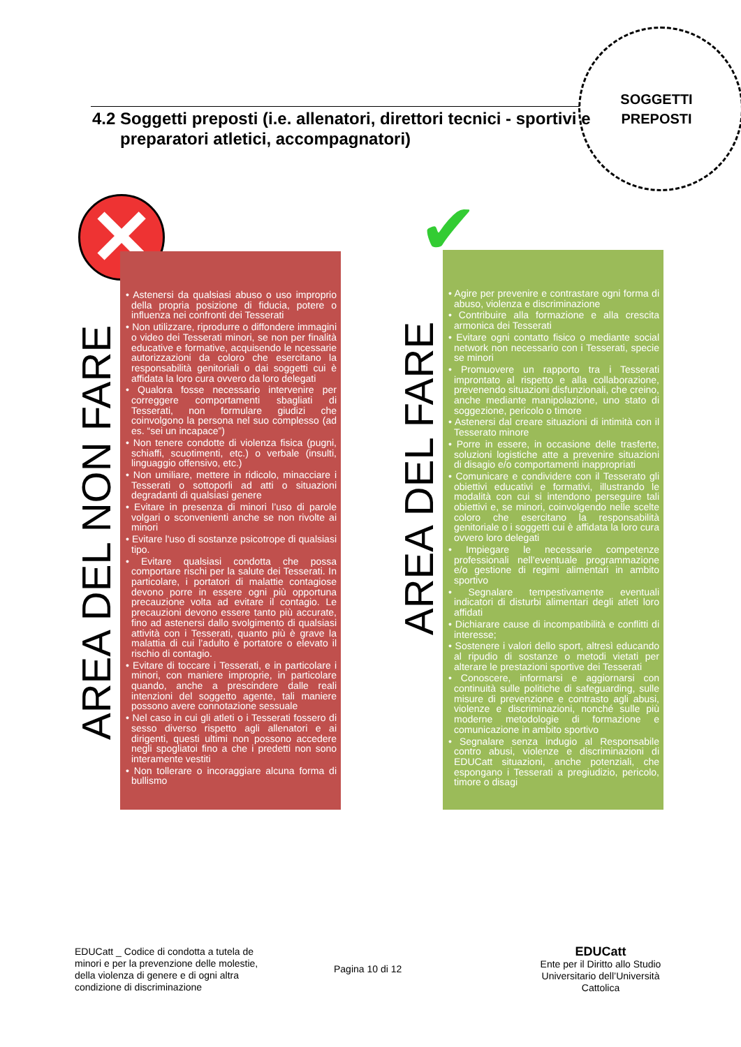SOGGETTI PREPOSTI
4.2 Soggetti preposti (i.e. allenatori, direttori tecnici - sportivi e preparatori atletici, accompagnatori)
✕ ✔
AREA DEL NON FARE
AREA DEL FARE
• Astenersi da qualsiasi abuso o uso improprio della propria posizione di fiducia, potere o influenza nei confronti dei Tesserati
• Non utilizzare, riprodurre o diffondere immagini o video dei Tesserati minori, se non per finalità educative e formative, acquisendo le ncessarie autorizzazioni da coloro che esercitano la responsabilità genitoriali o dai soggetti cui è affidata la loro cura ovvero da loro delegati
• Qualora fosse necessario intervenire per correggere comportamenti sbagliati di Tesserati, non formulare giudizi che coinvolgono la persona nel suo complesso (ad es. “sei un incapace”)
• Non tenere condotte di violenza fisica (pugni, schiaffi, scuotimenti, etc.) o verbale (insulti, linguaggio offensivo, etc.)
• Non umiliare, mettere in ridicolo, minacciare i Tesserati o sottoporli ad atti o situazioni degradanti di qualsiasi genere
• Evitare in presenza di minori l’uso di parole volgari o sconvenienti anche se non rivolte ai minori
• Evitare l'uso di sostanze psicotrope di qualsiasi tipo.
• Evitare qualsiasi condotta che possa comportare rischi per la salute dei Tesserati. In particolare, i portatori di malattie contagiose devono porre in essere ogni più opportuna precauzione volta ad evitare il contagio. Le precauzioni devono essere tanto più accurate, fino ad astenersi dallo svolgimento di qualsiasi attività con i Tesserati, quanto più è grave la malattia di cui l’adulto è portatore o elevato il rischio di contagio.
• Evitare di toccare i Tesserati, e in particolare i minori, con maniere improprie, in particolare quando, anche a prescindere dalle reali intenzioni del soggetto agente, tali maniere possono avere connotazione sessuale
• Nel caso in cui gli atleti o i Tesserati fossero di sesso diverso rispetto agli allenatori e ai dirigenti, questi ultimi non possono accedere negli spogliatoi fino a che i predetti non sono interamente vestiti
• Non tollerare o incoraggiare alcuna forma di bullismo
• Agire per prevenire e contrastare ogni forma di abuso, violenza e discriminazione
• Contribuire alla formazione e alla crescita armonica dei Tesserati
• Evitare ogni contatto fisico o mediante social network non necessario con i Tesserati, specie se minori
• Promuovere un rapporto tra i Tesserati improntato al rispetto e alla collaborazione, prevenendo situazioni disfunzionali, che creino, anche mediante manipolazione, uno stato di soggezione, pericolo o timore
• Astenersi dal creare situazioni di intimità con il Tesserato minore
• Porre in essere, in occasione delle trasferte, soluzioni logistiche atte a prevenire situazioni di disagio e/o comportamenti inappropriati
• Comunicare e condividere con il Tesserato gli obiettivi educativi e formativi, illustrando le modalità con cui si intendono perseguire tali obiettivi e, se minori, coinvolgendo nelle scelte coloro che esercitano la responsabilità genitoriale o i soggetti cui è affidata la loro cura ovvero loro delegati
• Impiegare le necessarie competenze professionali nell’eventuale programmazione e/o gestione di regimi alimentari in ambito sportivo
• Segnalare tempestivamente eventuali indicatori di disturbi alimentari degli atleti loro affidati
• Dichiarare cause di incompatibilità e conflitti di interesse;
• Sostenere i valori dello sport, altresì educando al ripudio di sostanze o metodi vietati per alterare le prestazioni sportive dei Tesserati
• Conoscere, informarsi e aggiornarsi con continuità sulle politiche di safeguarding, sulle misure di prevenzione e contrasto agli abusi, violenze e discriminazioni, nonché sulle più moderne metodologie di formazione e comunicazione in ambito sportivo
• Segnalare senza indugio al Responsabile contro abusi, violenze e discriminazioni di EDUCatt situazioni, anche potenziali, che espongano i Tesserati a pregiudizio, pericolo, timore o disagi
EDUCatt _ Codice di condotta a tutela de minori e per la prevenzione delle molestie, della violenza di genere e di ogni altra condizione di discriminazione
Pagina 10 di 12
EDUCatt
Ente per il Diritto allo Studio Universitario dell’Università Cattolica